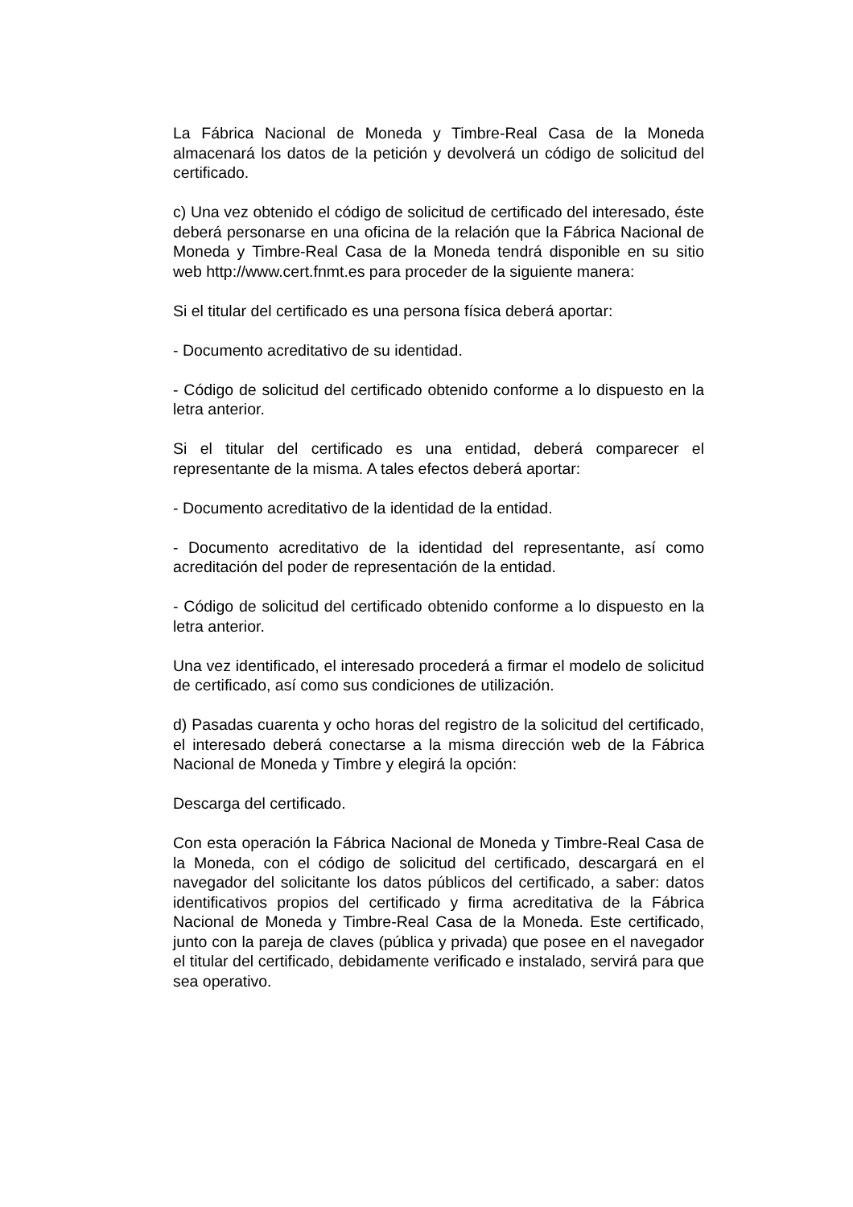La Fábrica Nacional de Moneda y Timbre-Real Casa de la Moneda almacenará los datos de la petición y devolverá un código de solicitud del certificado.
c) Una vez obtenido el código de solicitud de certificado del interesado, éste deberá personarse en una oficina de la relación que la Fábrica Nacional de Moneda y Timbre-Real Casa de la Moneda tendrá disponible en su sitio web http://www.cert.fnmt.es para proceder de la siguiente manera:
Si el titular del certificado es una persona física deberá aportar:
- Documento acreditativo de su identidad.
- Código de solicitud del certificado obtenido conforme a lo dispuesto en la letra anterior.
Si el titular del certificado es una entidad, deberá comparecer el representante de la misma. A tales efectos deberá aportar:
- Documento acreditativo de la identidad de la entidad.
- Documento acreditativo de la identidad del representante, así como acreditación del poder de representación de la entidad.
- Código de solicitud del certificado obtenido conforme a lo dispuesto en la letra anterior.
Una vez identificado, el interesado procederá a firmar el modelo de solicitud de certificado, así como sus condiciones de utilización.
d) Pasadas cuarenta y ocho horas del registro de la solicitud del certificado, el interesado deberá conectarse a la misma dirección web de la Fábrica Nacional de Moneda y Timbre y elegirá la opción:
Descarga del certificado.
Con esta operación la Fábrica Nacional de Moneda y Timbre-Real Casa de la Moneda, con el código de solicitud del certificado, descargará en el navegador del solicitante los datos públicos del certificado, a saber: datos identificativos propios del certificado y firma acreditativa de la Fábrica Nacional de Moneda y Timbre-Real Casa de la Moneda. Este certificado, junto con la pareja de claves (pública y privada) que posee en el navegador el titular del certificado, debidamente verificado e instalado, servirá para que sea operativo.